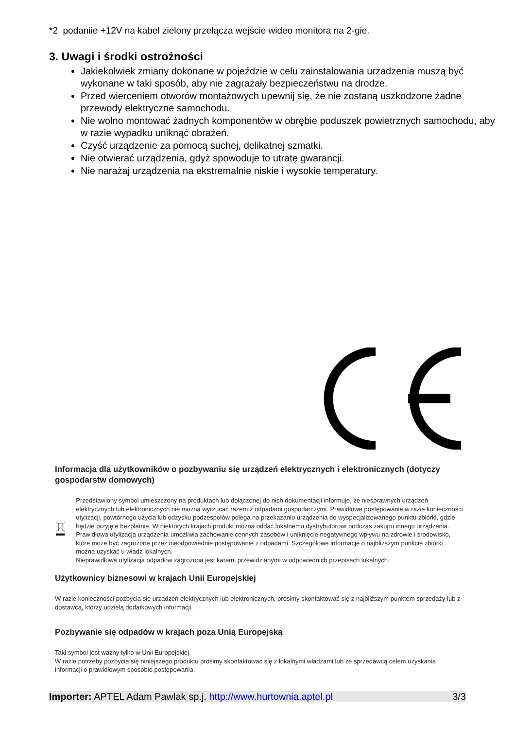*2 podaniie +12V na kabel zielony przełącza wejście wideo monitora na 2-gie.
3. Uwagi i środki ostrożności
Jakiekolwiek zmiany dokonane w pojeździe w celu zainstalowania urzadzenia muszą być wykonane w taki sposób, aby nie zagrażały bezpieczeństwu na drodze.
Przed wierceniem otworów montażowych upewnij się, że nie zostaną uszkodzone żadne przewody elektryczne samochodu.
Nie wolno montować żadnych komponentów w obrębie poduszek powietrznych samochodu, aby w razie wypadku uniknąć obrażeń.
Czyść urządzenie za pomocą suchej, delikatnej szmatki.
Nie otwierać urządzenia, gdyż spowoduje to utratę gwarancji.
Nie narażaj urządzenia na ekstremalnie niskie i wysokie temperatury.
Informacja dla użytkowników o pozbywaniu się urządzeń elektrycznych i elektronicznych (dotyczy gospodarstw domowych)
Przedstawiony symbol umieszczony na produktach lub dołączonej do nich dokumentacji informuje, że niesprawnych urządzeń elektrycznych lub elektronicznych nie można wyrzucać razem z odpadami gospodarczymi. Prawidłowe postępowanie w razie konieczności utylizacji, powtórnego użycia lub odzysku podzespołów polega na przekazaniu urządzenia do wyspecjalizowanego punktu zbiórki, gdzie będzie przyjęte bezpłatnie. W niektórych krajach produkt można oddać lokalnemu dystrybutorowi podczas zakupu innego urządzenia.
Prawidłowa utylizacja urządzenia umożliwia zachowanie cennych zasobów i uniknięcie negatywnego wpływu na zdrowie i środowisko, które może być zagrożone przez nieodpowiednie postępowanie z odpadami. Szczegółowe informacje o najbliższym punkcie zbiórki można uzyskać u władz lokalnych.
Nieprawidłowa utylizacja odpadów zagrożona jest karami przewidzianymi w odpowiednich przepisach lokalnych.
Użytkownicy biznesowi w krajach Unii Europejskiej
W razie konieczności pozbycia się urządzeń elektrycznych lub elektronicznych, prosimy skontaktować się z najbliższym punktem sprzedaży lub z dostawcą, którzy udzielą dodatkowych informacji.
Pozbywanie się odpadów w krajach poza Unią Europejską
Taki symbol jest ważny tylko w Unii Europejskiej.
W razie potrzeby pozbycia się niniejszego produktu prosimy skontaktować się z lokalnymi władzami lub ze sprzedawcą celem uzyskania informacji o prawidłowym sposobie postępowania.
Importer: APTEL Adam Pawlak sp.j. http://www.hurtownia.aptel.pl 3/3